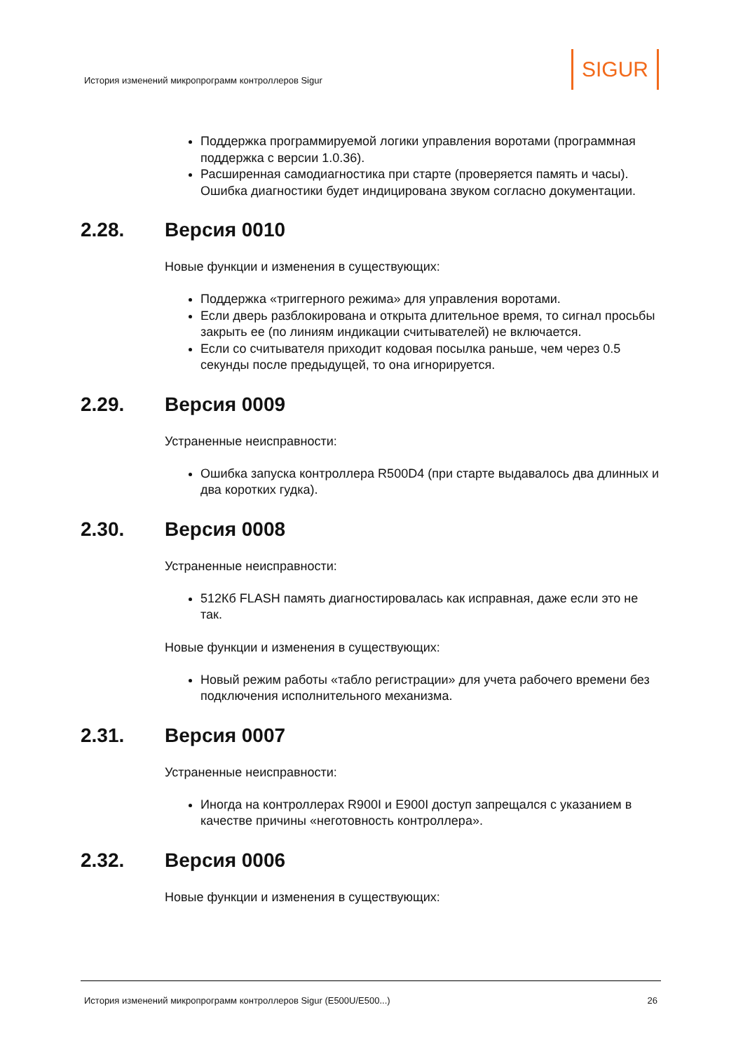История изменений микропрограмм контроллеров Sigur
SIGUR
Поддержка программируемой логики управления воротами (программная поддержка с версии 1.0.36).
Расширенная самодиагностика при старте (проверяется память и часы). Ошибка диагностики будет индицирована звуком согласно документации.
2.28. Версия 0010
Новые функции и изменения в существующих:
Поддержка «триггерного режима» для управления воротами.
Если дверь разблокирована и открыта длительное время, то сигнал просьбы закрыть ее (по линиям индикации считывателей) не включается.
Если со считывателя приходит кодовая посылка раньше, чем через 0.5 секунды после предыдущей, то она игнорируется.
2.29. Версия 0009
Устраненные неисправности:
Ошибка запуска контроллера R500D4 (при старте выдавалось два длинных и два коротких гудка).
2.30. Версия 0008
Устраненные неисправности:
512Кб FLASH память диагностировалась как исправная, даже если это не так.
Новые функции и изменения в существующих:
Новый режим работы «табло регистрации» для учета рабочего времени без подключения исполнительного механизма.
2.31. Версия 0007
Устраненные неисправности:
Иногда на контроллерах R900I и E900I доступ запрещался с указанием в качестве причины «неготовность контроллера».
2.32. Версия 0006
Новые функции и изменения в существующих:
История изменений микропрограмм контроллеров Sigur (E500U/E500...) 26